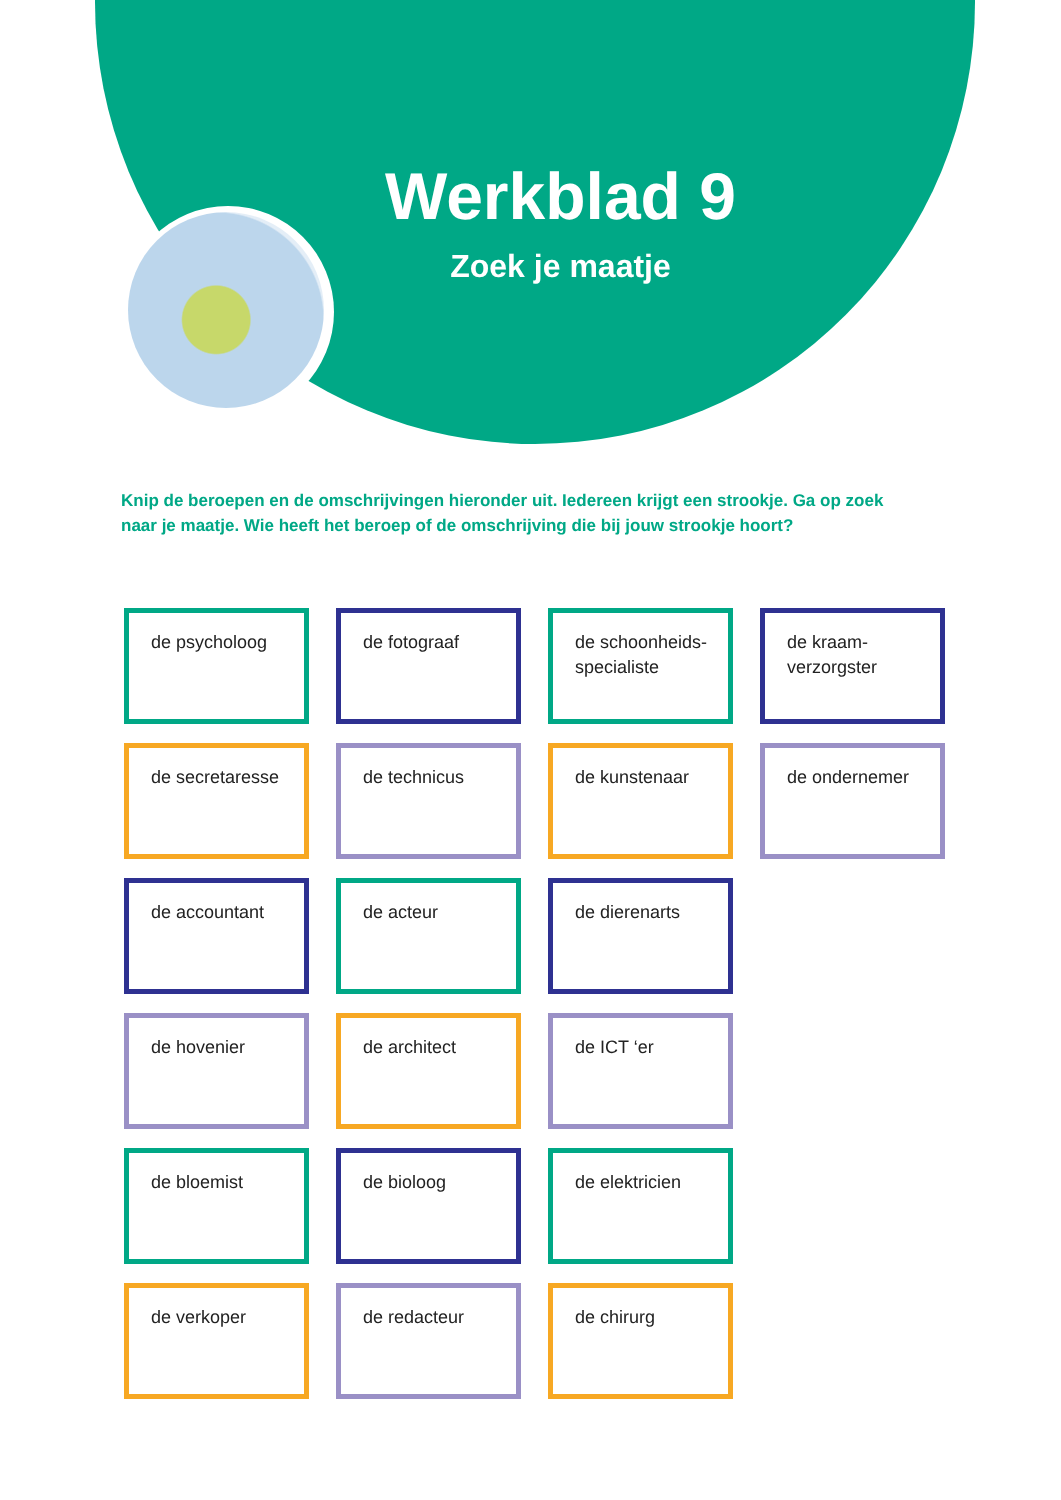Werkblad 9
Zoek je maatje
Knip de beroepen en de omschrijvingen hieronder uit. Iedereen krijgt een strookje. Ga op zoek naar je maatje. Wie heeft het beroep of de omschrijving die bij jouw strookje hoort?
de psycholoog
de fotograaf
de schoonheids-
specialiste
de kraam-
verzorgster
de secretaresse
de technicus
de kunstenaar
de ondernemer
de accountant
de acteur
de dierenarts
de hovenier
de architect
de ICT ‘er
de bloemist
de bioloog
de elektricien
de verkoper
de redacteur
de chirurg